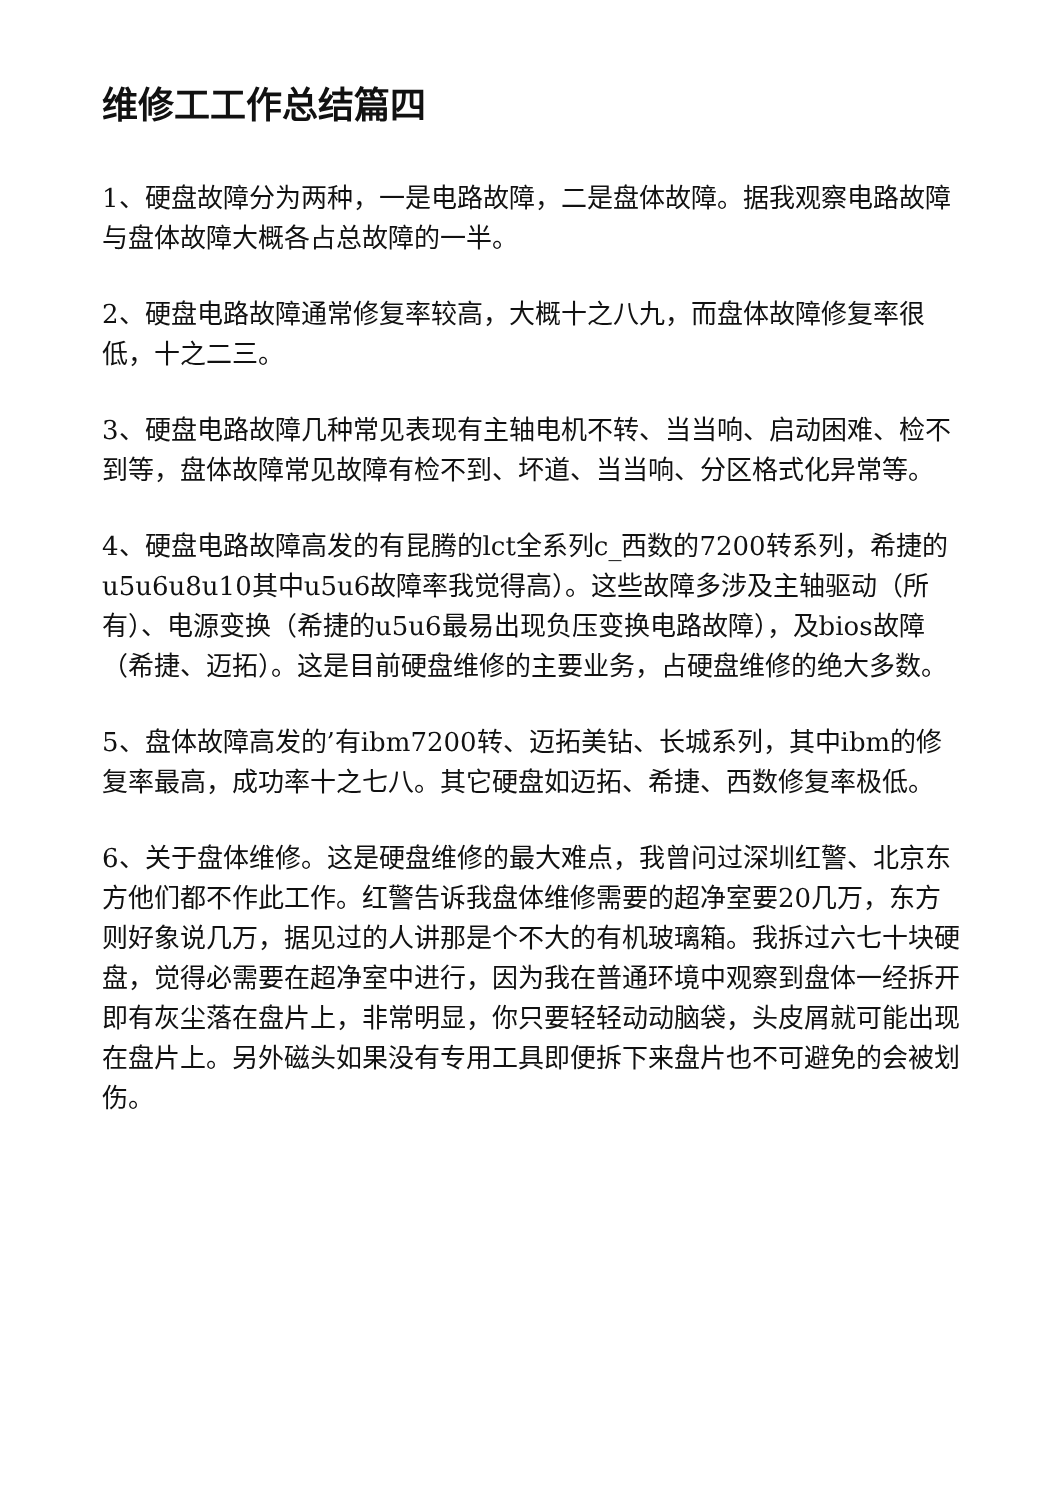维修工工作总结篇四
1、硬盘故障分为两种，一是电路故障，二是盘体故障。据我观察电路故障与盘体故障大概各占总故障的一半。
2、硬盘电路故障通常修复率较高，大概十之八九，而盘体故障修复率很低，十之二三。
3、硬盘电路故障几种常见表现有主轴电机不转、当当响、启动困难、检不到等，盘体故障常见故障有检不到、坏道、当当响、分区格式化异常等。
4、硬盘电路故障高发的有昆腾的lct全系列c_西数的7200转系列，希捷的u5u6u8u10其中u5u6故障率我觉得高）。这些故障多涉及主轴驱动（所有）、电源变换（希捷的u5u6最易出现负压变换电路故障），及bios故障（希捷、迈拓）。这是目前硬盘维修的主要业务，占硬盘维修的绝大多数。
5、盘体故障高发的’有ibm7200转、迈拓美钻、长城系列，其中ibm的修复率最高，成功率十之七八。其它硬盘如迈拓、希捷、西数修复率极低。
6、关于盘体维修。这是硬盘维修的最大难点，我曾问过深圳红警、北京东方他们都不作此工作。红警告诉我盘体维修需要的超净室要20几万，东方则好象说几万，据见过的人讲那是个不大的有机玻璃箱。我拆过六七十块硬盘，觉得必需要在超净室中进行，因为我在普通环境中观察到盘体一经拆开即有灰尘落在盘片上，非常明显，你只要轻轻动动脑袋，头皮屑就可能出现在盘片上。另外磁头如果没有专用工具即便拆下来盘片也不可避免的会被划伤。